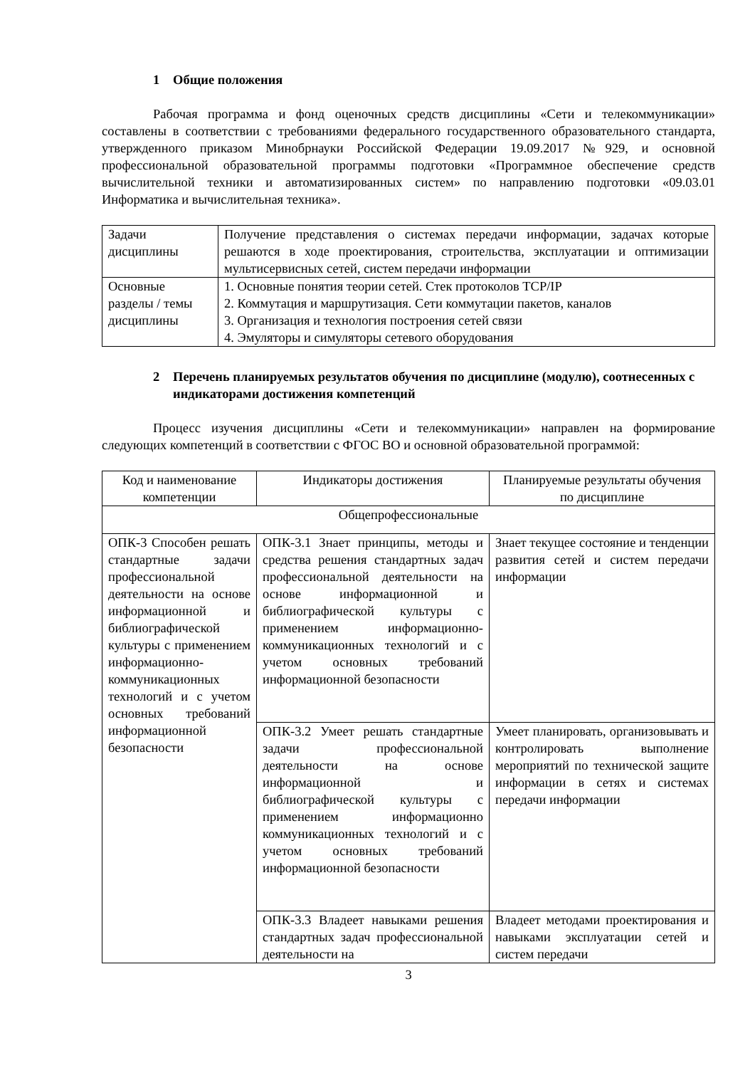1 Общие положения
Рабочая программа и фонд оценочных средств дисциплины «Сети и телекоммуникации» составлены в соответствии с требованиями федерального государственного образовательного стандарта, утвержденного приказом Минобрнауки Российской Федерации 19.09.2017 №929, и основной профессиональной образовательной программы подготовки «Программное обеспечение средств вычислительной техники и автоматизированных систем» по направлению подготовки «09.03.01 Информатика и вычислительная техника».
| Задачи дисциплины | Получение представления о системах передачи информации, задачах которые решаются в ходе проектирования, строительства, эксплуатации и оптимизации мультисервисных сетей, систем передачи информации |
| Основные разделы / темы дисциплины | 1. Основные понятия теории сетей. Стек протоколов TCP/IP 2. Коммутация и маршрутизация. Сети коммутации пакетов, каналов 3. Организация и технология построения сетей связи 4. Эмуляторы и симуляторы сетевого оборудования |
2 Перечень планируемых результатов обучения по дисциплине (модулю), соотнесенных с индикаторами достижения компетенций
Процесс изучения дисциплины «Сети и телекоммуникации» направлен на формирование следующих компетенций в соответствии с ФГОС ВО и основной образовательной программой:
| Код и наименование компетенции | Индикаторы достижения | Планируемые результаты обучения по дисциплине |
| Общепрофессиональные | | |
| ОПК-3 Способен решать стандартные задачи профессиональной деятельности на основе информационной и библиографической культуры с применением информационно-коммуникационных технологий и с учетом основных требований информационной безопасности | ОПК-3.1 Знает принципы, методы и средства решения стандартных задач профессиональной деятельности на основе информационной и библиографической культуры с применением информационно-коммуникационных технологий и с учетом основных требований информационной безопасности | Знает текущее состояние и тенденции развития сетей и систем передачи информации |
| | ОПК-3.2 Умеет решать стандартные задачи профессиональной деятельности на основе информационной и библиографической культуры с применением информационно коммуникационных технологий и с учетом основных требований информационной безопасности | Умеет планировать, организовывать и контролировать выполнение мероприятий по технической защите информации в сетях и системах передачи информации |
| | ОПК-3.3 Владеет навыками решения стандартных задач профессиональной деятельности на | Владеет методами проектирования и навыками эксплуатации сетей и систем передачи |
3